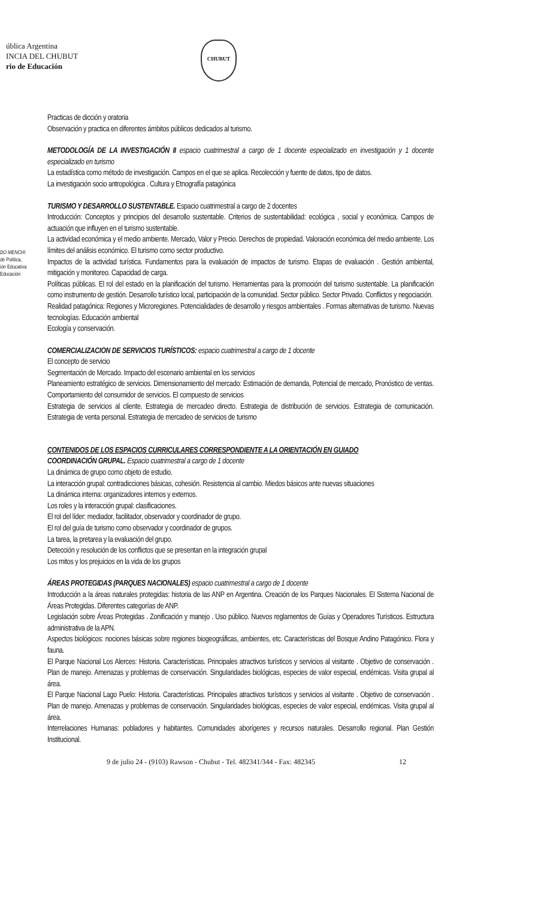ública Argentina
INCIA DEL CHUBUT
rio de Educación
CHUBUT
DO MENCHI
de Política,
ión Educativa
Educación
Practicas de dicción y oratoria
Observación y practica en diferentes ámbitos públicos dedicados al turismo.
METODOLOGÍA DE LA INVESTIGACIÓN II espacio cuatrimestral a cargo de 1 docente especializado en investigación y 1 docente especializado en turismo
La estadística como método de investigación. Campos en el que se aplica. Recolección y fuente de datos, tipo de datos.
La investigación socio antropológica . Cultura y Etnografía patagónica
TURISMO Y DESARROLLO SUSTENTABLE. Espacio cuatrimestral a cargo de 2 docentes
Introducción: Conceptos y principios del desarrollo sustentable. Criterios de sustentabilidad: ecológica , social y económica. Campos de actuación que influyen en el turismo sustentable.
La actividad económica y el medio ambiente. Mercado, Valor y Precio. Derechos de propiedad. Valoración económica del medio ambiente. Los límites del análisis económico. El turismo como sector productivo.
Impactos de la actividad turística. Fundamentos para la evaluación de impactos de turismo. Etapas de evaluación . Gestión ambiental, mitigación y monitoreo. Capacidad de carga.
Políticas públicas. El rol del estado en la planificación del turismo. Herramientas para la promoción del turismo sustentable. La planificación como instrumento de gestión. Desarrollo turístico local, participación de la comunidad. Sector público. Sector Privado. Conflictos y negociación.
Realidad patagónica: Regiones y Microregiones. Potencialidades de desarrollo y riesgos ambientales . Formas alternativas de turismo. Nuevas tecnologías. Educación ambiental
Ecología y conservación.
COMERCIALIZACION DE SERVICIOS TURÍSTICOS: espacio cuatrimestral a cargo de 1 docente
El concepto de servicio
Segmentación de Mercado. Impacto del escenario ambiental en los servicios
Planeamiento estratégico de servicios. Dimensionamiento del mercado: Estimación de demanda, Potencial de mercado, Pronóstico de ventas. Comportamiento del consumidor de servicios. El compuesto de servicios
Estrategia de servicios al cliente. Estrategia de mercadeo directo. Estrategia de distribución de servicios. Estrategia de comunicación. Estrategia de venta personal. Estrategia de mercadeo de servicios de turismo
CONTENIDOS DE LOS ESPACIOS CURRICULARES CORRESPONDIENTE A LA ORIENTACIÓN EN GUIADO
COORDINACIÓN GRUPAL. Espacio cuatrimestral a cargo de 1 docente
La dinámica de grupo como objeto de estudio.
La interacción grupal: contradicciones básicas, cohesión. Resistencia al cambio. Miedos básicos ante nuevas situaciones
La dinámica interna: organizadores internos y externos.
Los roles y la interacción grupal: clasificaciones.
El rol del líder: mediador, facilitador, observador y coordinador de grupo.
El rol del guía de turismo como observador y coordinador de grupos.
La tarea, la pretarea y la evaluación del grupo.
Detección y resolución de los conflictos que se presentan en la integración grupal
Los mitos y los prejuicios en la vida de los grupos
ÁREAS PROTEGIDAS (PARQUES NACIONALES) espacio cuatrimestral a cargo de 1 docente
Introducción a la áreas naturales protegidas: historia de las ANP en Argentina. Creación de los Parques Nacionales. El Sistema Nacional de Áreas Protegidas. Diferentes categorías de ANP.
Legislación sobre Áreas Protegidas . Zonificación y manejo . Uso público. Nuevos reglamentos de Guías y Operadores Turísticos. Estructura administrativa de la APN.
Aspectos biológicos: nociones básicas sobre regiones biogeográficas, ambientes, etc. Características del Bosque Andino Patagónico. Flora y fauna.
El Parque Nacional Los Alerces: Historia. Características. Principales atractivos turísticos y servicios al visitante . Objetivo de conservación . Plan de manejo. Amenazas y problemas de conservación. Singularidades biológicas, especies de valor especial, endémicas. Visita grupal al área.
El Parque Nacional Lago Puelo: Historia. Características. Principales atractivos turísticos y servicios al visitante . Objetivo de conservación . Plan de manejo. Amenazas y problemas de conservación. Singularidades biológicas, especies de valor especial, endémicas. Visita grupal al área.
Interrelaciones Humanas: pobladores y habitantes. Comunidades aborígenes y recursos naturales. Desarrollo regional. Plan Gestión Institucional.
9 de julio 24 - (9103) Rawson - Chubut - Tel. 482341/344 - Fax: 482345 12